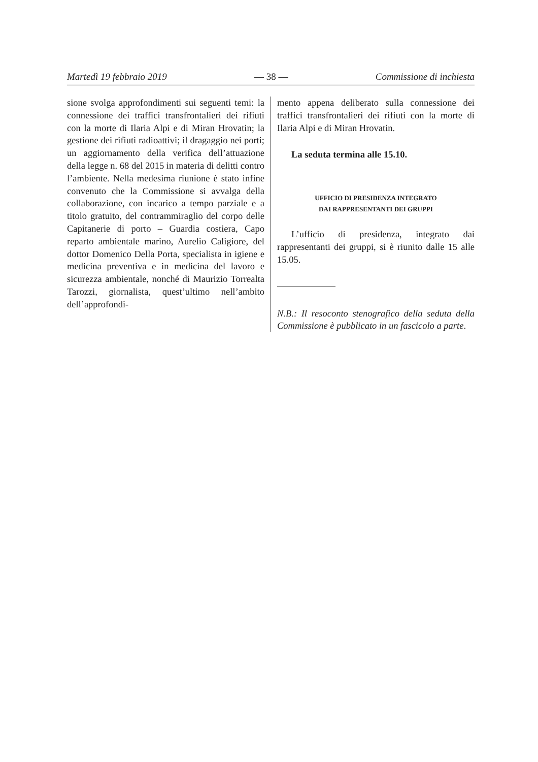Martedì 19 febbraio 2019 — 38 — Commissione di inchiesta
sione svolga approfondimenti sui seguenti temi: la connessione dei traffici transfrontalieri dei rifiuti con la morte di Ilaria Alpi e di Miran Hrovatin; la gestione dei rifiuti radioattivi; il dragaggio nei porti; un aggiornamento della verifica dell’attuazione della legge n. 68 del 2015 in materia di delitti contro l’ambiente. Nella medesima riunione è stato infine convenuto che la Commissione si avvalga della collaborazione, con incarico a tempo parziale e a titolo gratuito, del contrammiraglio del corpo delle Capitanerie di porto – Guardia costiera, Capo reparto ambientale marino, Aurelio Caligiore, del dottor Domenico Della Porta, specialista in igiene e medicina preventiva e in medicina del lavoro e sicurezza ambientale, nonché di Maurizio Torrealta Tarozzi, giornalista, quest’ultimo nell’ambito dell’approfondi-
mento appena deliberato sulla connessione dei traffici transfrontalieri dei rifiuti con la morte di Ilaria Alpi e di Miran Hrovatin.
La seduta termina alle 15.10.
UFFICIO DI PRESIDENZA INTEGRATO
DAI RAPPRESENTANTI DEI GRUPPI
L’ufficio di presidenza, integrato dai rappresentanti dei gruppi, si è riunito dalle 15 alle 15.05.
N.B.: Il resoconto stenografico della seduta della Commissione è pubblicato in un fascicolo a parte.